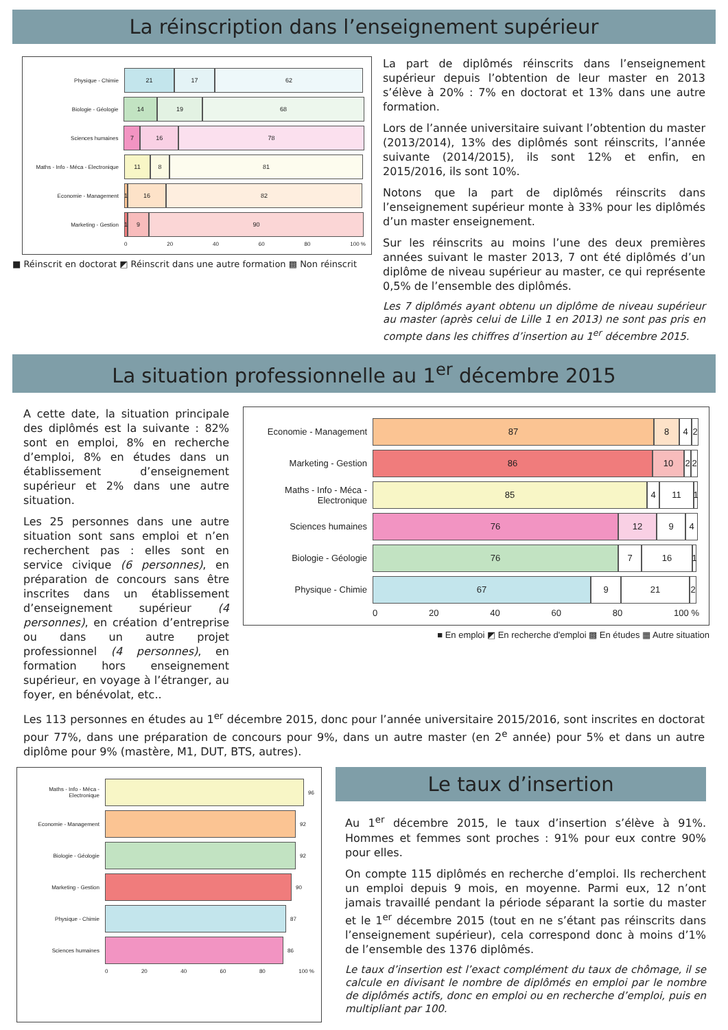La réinscription dans l’enseignement supérieur
Physique - Chimie
21 17 62
Biologie - Géologie
14 19 68
Sciences humaines
7 16 78
Maths - Info - Méca - Electronique
11 8 81
Economie - Management
1
16 82
Marketing - Gestion
1
9 90
0 20 40 60 80 100 %
■ Réinscrit en doctorat ◩ Réinscrit dans une autre formation ▩ Non réinscrit
La part de diplômés réinscrits dans l’enseignement supérieur depuis l’obtention de leur master en 2013 s’élève à 20% : 7% en doctorat et 13% dans une autre formation.
Lors de l’année universitaire suivant l’obtention du master (2013/2014), 13% des diplômés sont réinscrits, l’année suivante (2014/2015), ils sont 12% et enfin, en 2015/2016, ils sont 10%.
Notons que la part de diplômés réinscrits dans l’enseignement supérieur monte à 33% pour les diplômés d’un master enseignement.
Sur les réinscrits au moins l’une des deux premières années suivant le master 2013, 7 ont été diplômés d’un diplôme de niveau supérieur au master, ce qui représente 0,5% de l’ensemble des diplômés.
Les 7 diplômés ayant obtenu un diplôme de niveau supérieur au master (après celui de Lille 1 en 2013) ne sont pas pris en compte dans les chiffres d’insertion au 1<sup>er</sup> décembre 2015.
La situation professionnelle au 1<sup>er</sup> décembre 2015
A cette date, la situation principale des diplômés est la suivante : 82% sont en emploi, 8% en recherche d’emploi, 8% en études dans un établissement d’enseignement supérieur et 2% dans une autre situation.
Les 25 personnes dans une autre situation sont sans emploi et n’en recherchent pas : elles sont en service civique (6 personnes), en préparation de concours sans être inscrites dans un établissement d’enseignement supérieur (4 personnes), en création d’entreprise ou dans un autre projet professionnel (4 personnes), en formation hors enseignement supérieur, en voyage à l’étranger, au foyer, en bénévolat, etc..
Economie - Management
87 8 4 2
Marketing - Gestion
86 10 2 2
Maths - Info - Méca - Electronique
85 4 11
1
Sciences humaines
76 12 9 4
Biologie - Géologie
76 7 16
1
Physique - Chimie
67 9 21 2
0 20 40 60 80 100 %
■ En emploi ◩ En recherche d'emploi ▩ En études ▦ Autre situation
Les 113 personnes en études au 1<sup>er</sup> décembre 2015, donc pour l’année universitaire 2015/2016, sont inscrites en doctorat pour 77%, dans une préparation de concours pour 9%, dans un autre master (en 2<sup>e</sup> année) pour 5% et dans un autre diplôme pour 9% (mastère, M1, DUT, BTS, autres).
Maths - Info - Méca - Electronique
96
Economie - Management 92
Biologie - Géologie 92
Marketing - Gestion 90
Physique - Chimie 87
Sciences humaines 86
0 20 40 60 80 100 %
Le taux d’insertion
Au 1<sup>er</sup> décembre 2015, le taux d’insertion s’élève à 91%. Hommes et femmes sont proches : 91% pour eux contre 90% pour elles.
On compte 115 diplômés en recherche d’emploi. Ils recherchent un emploi depuis 9 mois, en moyenne. Parmi eux, 12 n’ont jamais travaillé pendant la période séparant la sortie du master et le 1<sup>er</sup> décembre 2015 (tout en ne s’étant pas réinscrits dans l’enseignement supérieur), cela correspond donc à moins d’1% de l’ensemble des 1376 diplômés.
Le taux d’insertion est l’exact complément du taux de chômage, il se calcule en divisant le nombre de diplômés en emploi par le nombre de diplômés actifs, donc en emploi ou en recherche d’emploi, puis en multipliant par 100.